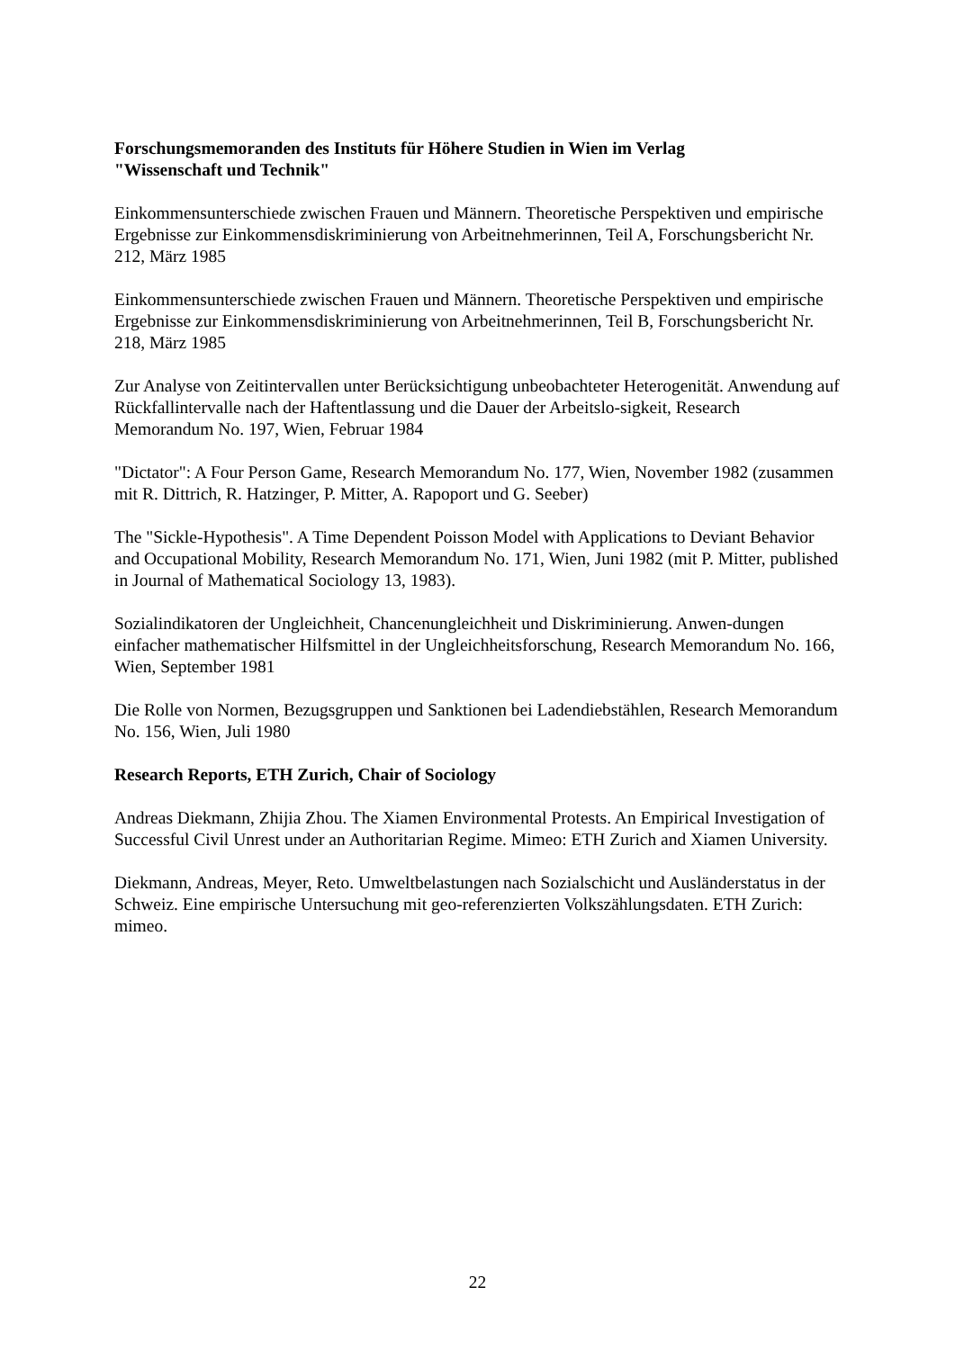Forschungsmemoranden des Instituts für Höhere Studien in Wien im Verlag
"Wissenschaft und Technik"
Einkommensunterschiede zwischen Frauen und Männern. Theoretische Perspektiven und empirische Ergebnisse zur Einkommensdiskriminierung von Arbeitnehmerinnen, Teil A, Forschungsbericht Nr. 212, März 1985
Einkommensunterschiede zwischen Frauen und Männern. Theoretische Perspektiven und empirische Ergebnisse zur Einkommensdiskriminierung von Arbeitnehmerinnen, Teil B, Forschungsbericht Nr. 218, März 1985
Zur Analyse von Zeitintervallen unter Berücksichtigung unbeobachteter Heterogenität. Anwendung auf Rückfallintervalle nach der Haftentlassung und die Dauer der Arbeitslo-sigkeit, Research Memorandum No. 197, Wien, Februar 1984
"Dictator": A Four Person Game, Research Memorandum No. 177, Wien, November 1982 (zusammen mit R. Dittrich, R. Hatzinger, P. Mitter, A. Rapoport und G. Seeber)
The "Sickle-Hypothesis". A Time Dependent Poisson Model with Applications to Deviant Behavior and Occupational Mobility, Research Memorandum No. 171, Wien, Juni 1982 (mit P. Mitter, published in Journal of Mathematical Sociology 13, 1983).
Sozialindikatoren der Ungleichheit, Chancenungleichheit und Diskriminierung. Anwen-dungen einfacher mathematischer Hilfsmittel in der Ungleichheitsforschung, Research Memorandum No. 166, Wien, September 1981
Die Rolle von Normen, Bezugsgruppen und Sanktionen bei Ladendiebstählen, Research Memorandum No. 156, Wien, Juli 1980
Research Reports, ETH Zurich, Chair of Sociology
Andreas Diekmann, Zhijia Zhou. The Xiamen Environmental Protests. An Empirical Investigation of Successful Civil Unrest under an Authoritarian Regime. Mimeo: ETH Zurich and Xiamen University.
Diekmann, Andreas, Meyer, Reto. Umweltbelastungen nach Sozialschicht und Ausländerstatus in der Schweiz. Eine empirische Untersuchung mit geo-referenzierten Volkszählungsdaten. ETH Zurich: mimeo.
22